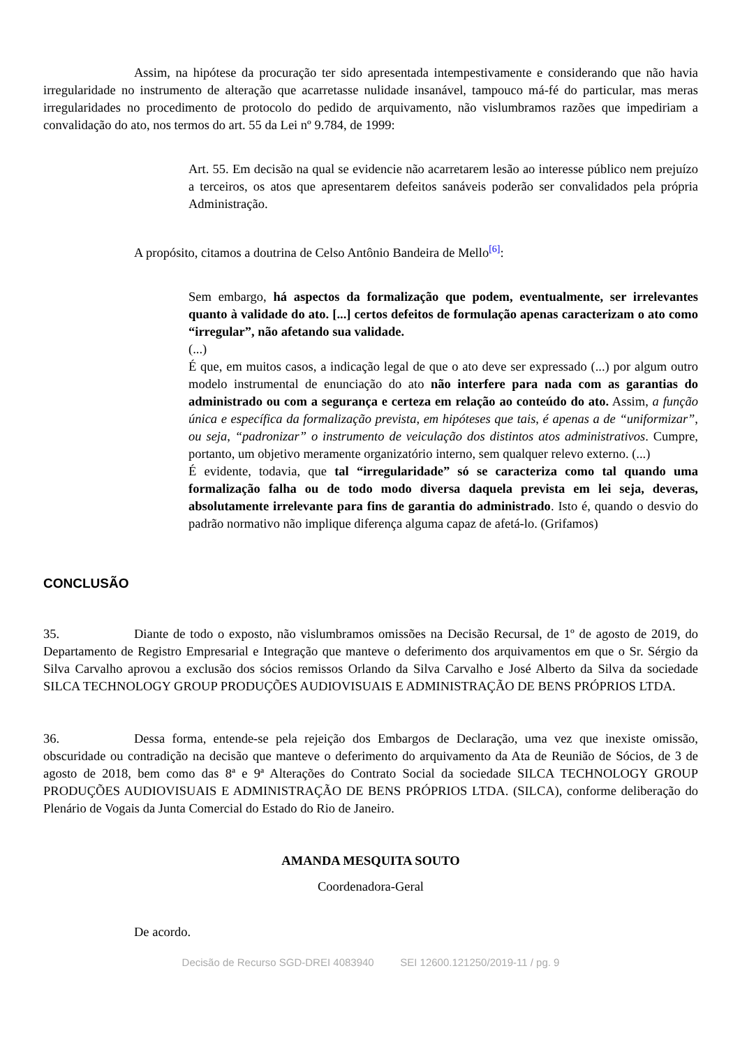Assim, na hipótese da procuração ter sido apresentada intempestivamente e considerando que não havia irregularidade no instrumento de alteração que acarretasse nulidade insanável, tampouco má-fé do particular, mas meras irregularidades no procedimento de protocolo do pedido de arquivamento, não vislumbramos razões que impediriam a convalidação do ato, nos termos do art. 55 da Lei nº 9.784, de 1999:
Art. 55. Em decisão na qual se evidencie não acarretarem lesão ao interesse público nem prejuízo a terceiros, os atos que apresentarem defeitos sanáveis poderão ser convalidados pela própria Administração.
A propósito, citamos a doutrina de Celso Antônio Bandeira de Mello<sup>[6]</sup>:
Sem embargo, há aspectos da formalização que podem, eventualmente, ser irrelevantes quanto à validade do ato. [...] certos defeitos de formulação apenas caracterizam o ato como “irregular”, não afetando sua validade.
(...)
É que, em muitos casos, a indicação legal de que o ato deve ser expressado (...) por algum outro modelo instrumental de enunciação do ato não interfere para nada com as garantias do administrado ou com a segurança e certeza em relação ao conteúdo do ato. Assim, a função única e específica da formalização prevista, em hipóteses que tais, é apenas a de “uniformizar”, ou seja, “padronizar” o instrumento de veiculação dos distintos atos administrativos. Cumpre, portanto, um objetivo meramente organizatório interno, sem qualquer relevo externo. (...)
É evidente, todavia, que tal “irregularidade” só se caracteriza como tal quando uma formalização falha ou de todo modo diversa daquela prevista em lei seja, deveras, absolutamente irrelevante para fins de garantia do administrado. Isto é, quando o desvio do padrão normativo não implique diferença alguma capaz de afetá-lo. (Grifamos)
CONCLUSÃO
35. Diante de todo o exposto, não vislumbramos omissões na Decisão Recursal, de 1º de agosto de 2019, do Departamento de Registro Empresarial e Integração que manteve o deferimento dos arquivamentos em que o Sr. Sérgio da Silva Carvalho aprovou a exclusão dos sócios remissos Orlando da Silva Carvalho e José Alberto da Silva da sociedade SILCA TECHNOLOGY GROUP PRODUÇÕES AUDIOVISUAIS E ADMINISTRAÇÃO DE BENS PRÓPRIOS LTDA.
36. Dessa forma, entende-se pela rejeição dos Embargos de Declaração, uma vez que inexiste omissão, obscuridade ou contradição na decisão que manteve o deferimento do arquivamento da Ata de Reunião de Sócios, de 3 de agosto de 2018, bem como das 8ª e 9ª Alterações do Contrato Social da sociedade SILCA TECHNOLOGY GROUP PRODUÇÕES AUDIOVISUAIS E ADMINISTRAÇÃO DE BENS PRÓPRIOS LTDA. (SILCA), conforme deliberação do Plenário de Vogais da Junta Comercial do Estado do Rio de Janeiro.
AMANDA MESQUITA SOUTO
Coordenadora-Geral
De acordo.
Decisão de Recurso SGD-DREI 4083940 SEI 12600.121250/2019-11 / pg. 9